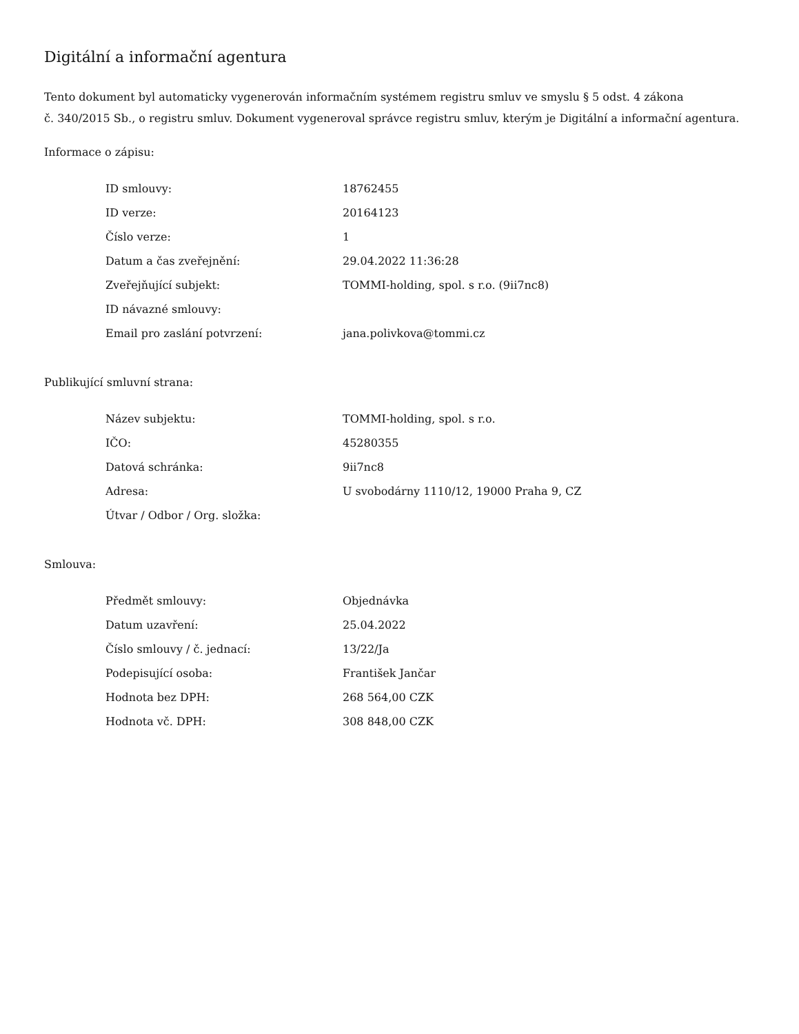Digitální a informační agentura
Tento dokument byl automaticky vygenerován informačním systémem registru smluv ve smyslu § 5 odst. 4 zákona
č. 340/2015 Sb., o registru smluv. Dokument vygeneroval správce registru smluv, kterým je Digitální a informační agentura.
Informace o zápisu:
| ID smlouvy: | 18762455 |
| ID verze: | 20164123 |
| Číslo verze: | 1 |
| Datum a čas zveřejnění: | 29.04.2022 11:36:28 |
| Zveřejňující subjekt: | TOMMI-holding, spol. s r.o. (9ii7nc8) |
| ID návazné smlouvy: | |
| Email pro zaslání potvrzení: | jana.polivkova@tommi.cz |
Publikující smluvní strana:
| Název subjektu: | TOMMI-holding, spol. s r.o. |
| IČO: | 45280355 |
| Datová schránka: | 9ii7nc8 |
| Adresa: | U svobodárny 1110/12, 19000 Praha 9, CZ |
| Útvar / Odbor / Org. složka: | |
Smlouva:
| Předmět smlouvy: | Objednávka |
| Datum uzavření: | 25.04.2022 |
| Číslo smlouvy / č. jednací: | 13/22/Ja |
| Podepisující osoba: | František Jančar |
| Hodnota bez DPH: | 268 564,00 CZK |
| Hodnota vč. DPH: | 308 848,00 CZK |